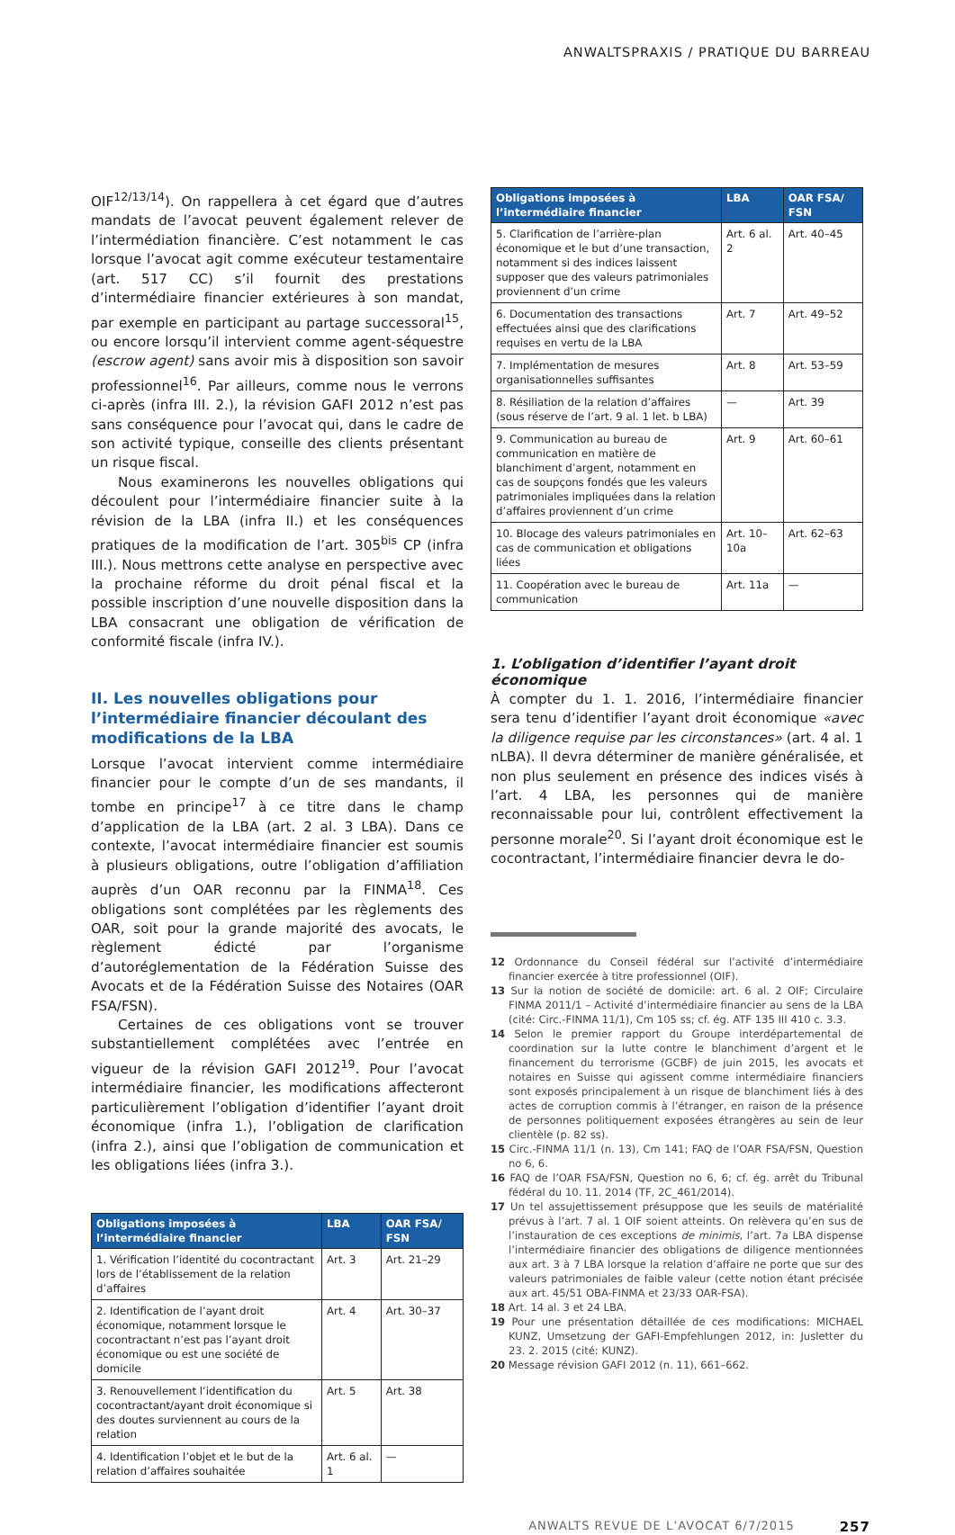ANWALTSPRAXIS / PRATIQUE DU BARREAU
OIF<sup>12/13/14</sup>). On rappellera à cet égard que d’autres mandats de l’avocat peuvent également relever de l’intermédiation financière. C’est notamment le cas lorsque l’avocat agit comme exécuteur testamentaire (art. 517 CC) s’il fournit des prestations d’intermédiaire financier extérieures à son mandat, par exemple en participant au partage successoral<sup>15</sup>, ou encore lorsqu’il intervient comme agent-séquestre (escrow agent) sans avoir mis à disposition son savoir professionnel<sup>16</sup>. Par ailleurs, comme nous le verrons ci-après (infra III. 2.), la révision GAFI 2012 n’est pas sans conséquence pour l’avocat qui, dans le cadre de son activité typique, conseille des clients présentant un risque fiscal.
Nous examinerons les nouvelles obligations qui découlent pour l’intermédiaire financier suite à la révision de la LBA (infra II.) et les conséquences pratiques de la modification de l’art. 305<sup>bis</sup> CP (infra III.). Nous mettrons cette analyse en perspective avec la prochaine réforme du droit pénal fiscal et la possible inscription d’une nouvelle disposition dans la LBA consacrant une obligation de vérification de conformité fiscale (infra IV.).
II. Les nouvelles obligations pour l’intermédiaire financier découlant des modifications de la LBA
Lorsque l’avocat intervient comme intermédiaire financier pour le compte d’un de ses mandants, il tombe en principe<sup>17</sup> à ce titre dans le champ d’application de la LBA (art. 2 al. 3 LBA). Dans ce contexte, l’avocat intermédiaire financier est soumis à plusieurs obligations, outre l’obligation d’affiliation auprès d’un OAR reconnu par la FINMA<sup>18</sup>. Ces obligations sont complétées par les règlements des OAR, soit pour la grande majorité des avocats, le règlement édicté par l’organisme d’autoréglementation de la Fédération Suisse des Avocats et de la Fédération Suisse des Notaires (OAR FSA/FSN).
Certaines de ces obligations vont se trouver substantiellement complétées avec l’entrée en vigueur de la révision GAFI 2012<sup>19</sup>. Pour l’avocat intermédiaire financier, les modifications affecteront particulièrement l’obligation d’identifier l’ayant droit économique (infra 1.), l’obligation de clarification (infra 2.), ainsi que l’obligation de communication et les obligations liées (infra 3.).
| Obligations imposées à l’intermédiaire financier | LBA | OAR FSA/ FSN |
| --- | --- | --- |
| 1. Vérification l’identité du cocontractant lors de l’établissement de la relation d’affaires | Art. 3 | Art. 21–29 |
| 2. Identification de l’ayant droit économique, notamment lorsque le cocontractant n’est pas l’ayant droit économique ou est une société de domicile | Art. 4 | Art. 30–37 |
| 3. Renouvellement l’identification du cocontractant/ayant droit économique si des doutes surviennent au cours de la relation | Art. 5 | Art. 38 |
| 4. Identification l’objet et le but de la relation d’affaires souhaitée | Art. 6 al. 1 | — |
| Obligations imposées à l’intermédiaire financier | LBA | OAR FSA/ FSN |
| --- | --- | --- |
| 5. Clarification de l’arrière-plan économique et le but d’une transaction, notamment si des indices laissent supposer que des valeurs patrimoniales proviennent d’un crime | Art. 6 al. 2 | Art. 40–45 |
| 6. Documentation des transactions effectuées ainsi que des clarifications requises en vertu de la LBA | Art. 7 | Art. 49–52 |
| 7. Implémentation de mesures organisationnelles suffisantes | Art. 8 | Art. 53–59 |
| 8. Résiliation de la relation d’affaires (sous réserve de l’art. 9 al. 1 let. b LBA) | — | Art. 39 |
| 9. Communication au bureau de communication en matière de blanchiment d’argent, notamment en cas de soupçons fondés que les valeurs patrimoniales impliquées dans la relation d’affaires proviennent d’un crime | Art. 9 | Art. 60–61 |
| 10. Blocage des valeurs patrimoniales en cas de communication et obligations liées | Art. 10–10a | Art. 62–63 |
| 11. Coopération avec le bureau de communication | Art. 11a | — |
1. L’obligation d’identifier l’ayant droit économique
À compter du 1. 1. 2016, l’intermédiaire financier sera tenu d’identifier l’ayant droit économique «avec la diligence requise par les circonstances» (art. 4 al. 1 nLBA). Il devra déterminer de manière généralisée, et non plus seulement en présence des indices visés à l’art. 4 LBA, les personnes qui de manière reconnaissable pour lui, contrôlent effectivement la personne morale<sup>20</sup>. Si l’ayant droit économique est le cocontractant, l’intermédiaire financier devra le do-
12 Ordonnance du Conseil fédéral sur l’activité d’intermédiaire financier exercée à titre professionnel (OIF).
13 Sur la notion de société de domicile: art. 6 al. 2 OIF; Circulaire FINMA 2011/1 – Activité d’intermédiaire financier au sens de la LBA (cité: Circ.-FINMA 11/1), Cm 105 ss; cf. ég. ATF 135 III 410 c. 3.3.
14 Selon le premier rapport du Groupe interdépartemental de coordination sur la lutte contre le blanchiment d’argent et le financement du terrorisme (GCBF) de juin 2015, les avocats et notaires en Suisse qui agissent comme intermédiaire financiers sont exposés principalement à un risque de blanchiment liés à des actes de corruption commis à l’étranger, en raison de la présence de personnes politiquement exposées étrangères au sein de leur clientèle (p. 82 ss).
15 Circ.-FINMA 11/1 (n. 13), Cm 141; FAQ de l’OAR FSA/FSN, Question no 6, 6.
16 FAQ de l’OAR FSA/FSN, Question no 6, 6; cf. ég. arrêt du Tribunal fédéral du 10. 11. 2014 (TF, 2C_461/2014).
17 Un tel assujettissement présuppose que les seuils de matérialité prévus à l’art. 7 al. 1 OIF soient atteints. On relèvera qu’en sus de l’instauration de ces exceptions de minimis, l’art. 7a LBA dispense l’intermédiaire financier des obligations de diligence mentionnées aux art. 3 à 7 LBA lorsque la relation d’affaire ne porte que sur des valeurs patrimoniales de faible valeur (cette notion étant précisée aux art. 45/51 OBA-FINMA et 23/33 OAR-FSA).
18 Art. 14 al. 3 et 24 LBA.
19 Pour une présentation détaillée de ces modifications: MICHAEL KUNZ, Umsetzung der GAFI-Empfehlungen 2012, in: Jusletter du 23. 2. 2015 (cité: KUNZ).
20 Message révision GAFI 2012 (n. 11), 661–662.
ANWALTS REVUE DE L’AVOCAT 6/7/2015 257